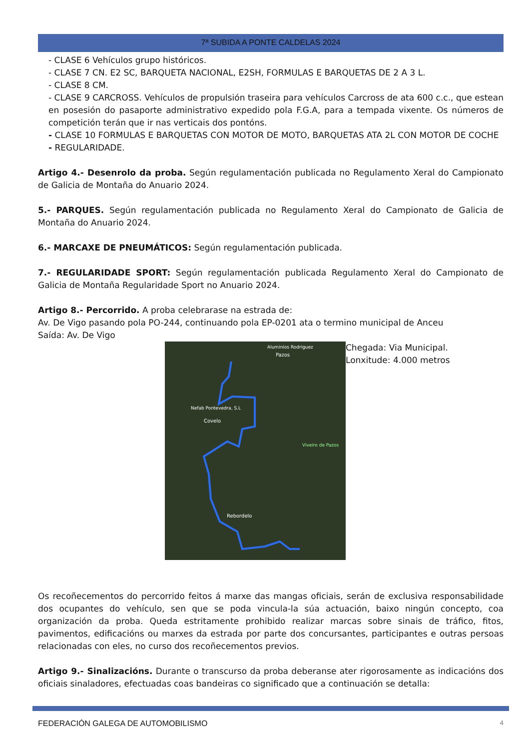7ª SUBIDA A PONTE CALDELAS 2024
- CLASE 6 Vehículos grupo históricos.
- CLASE 7 CN. E2 SC, BARQUETA NACIONAL, E2SH, FORMULAS E BARQUETAS DE 2 A 3 L.
- CLASE 8 CM.
- CLASE 9 CARCROSS. Vehículos de propulsión traseira para vehículos Carcross de ata 600 c.c., que estean en posesión do pasaporte administrativo expedido pola F.G.A, para a tempada vixente. Os números de competición terán que ir nas verticais dos pontóns.
- CLASE 10 FORMULAS E BARQUETAS CON MOTOR DE MOTO, BARQUETAS ATA 2L CON MOTOR DE COCHE
- REGULARIDADE.
Artigo 4.- Desenrolo da proba. Según regulamentación publicada no Regulamento Xeral do Campionato de Galicia de Montaña do Anuario 2024.
5.- PARQUES. Según regulamentación publicada no Regulamento Xeral do Campionato de Galicia de Montaña do Anuario 2024.
6.- MARCAXE DE PNEUMÁTICOS: Según regulamentación publicada.
7.- REGULARIDADE SPORT: Según regulamentación publicada Regulamento Xeral do Campionato de Galicia de Montaña Regularidade Sport no Anuario 2024.
Artigo 8.- Percorrido. A proba celebrarase na estrada de:
Av. De Vigo pasando pola PO-244, continuando pola EP-0201 ata o termino municipal de Anceu
Saída: Av. De Vigo
Nefab Pontevedra, S.L
Covelo
Rebordelo
Aluminios Rodriguez
Pazos
Viveiro de Pazos
Chegada: Via Municipal.
Lonxitude: 4.000 metros
Os recoñecementos do percorrido feitos á marxe das mangas oficiais, serán de exclusiva responsabilidade dos ocupantes do vehículo, sen que se poda vincula-la súa actuación, baixo ningún concepto, coa organización da proba. Queda estritamente prohibido realizar marcas sobre sinais de tráfico, fitos, pavimentos, edificacións ou marxes da estrada por parte dos concursantes, participantes e outras persoas relacionadas con eles, no curso dos recoñecementos previos.
Artigo 9.- Sinalizacións. Durante o transcurso da proba deberanse ater rigorosamente as indicacións dos oficiais sinaladores, efectuadas coas bandeiras co significado que a continuación se detalla:
FEDERACIÓN GALEGA DE AUTOMOBILISMO 4